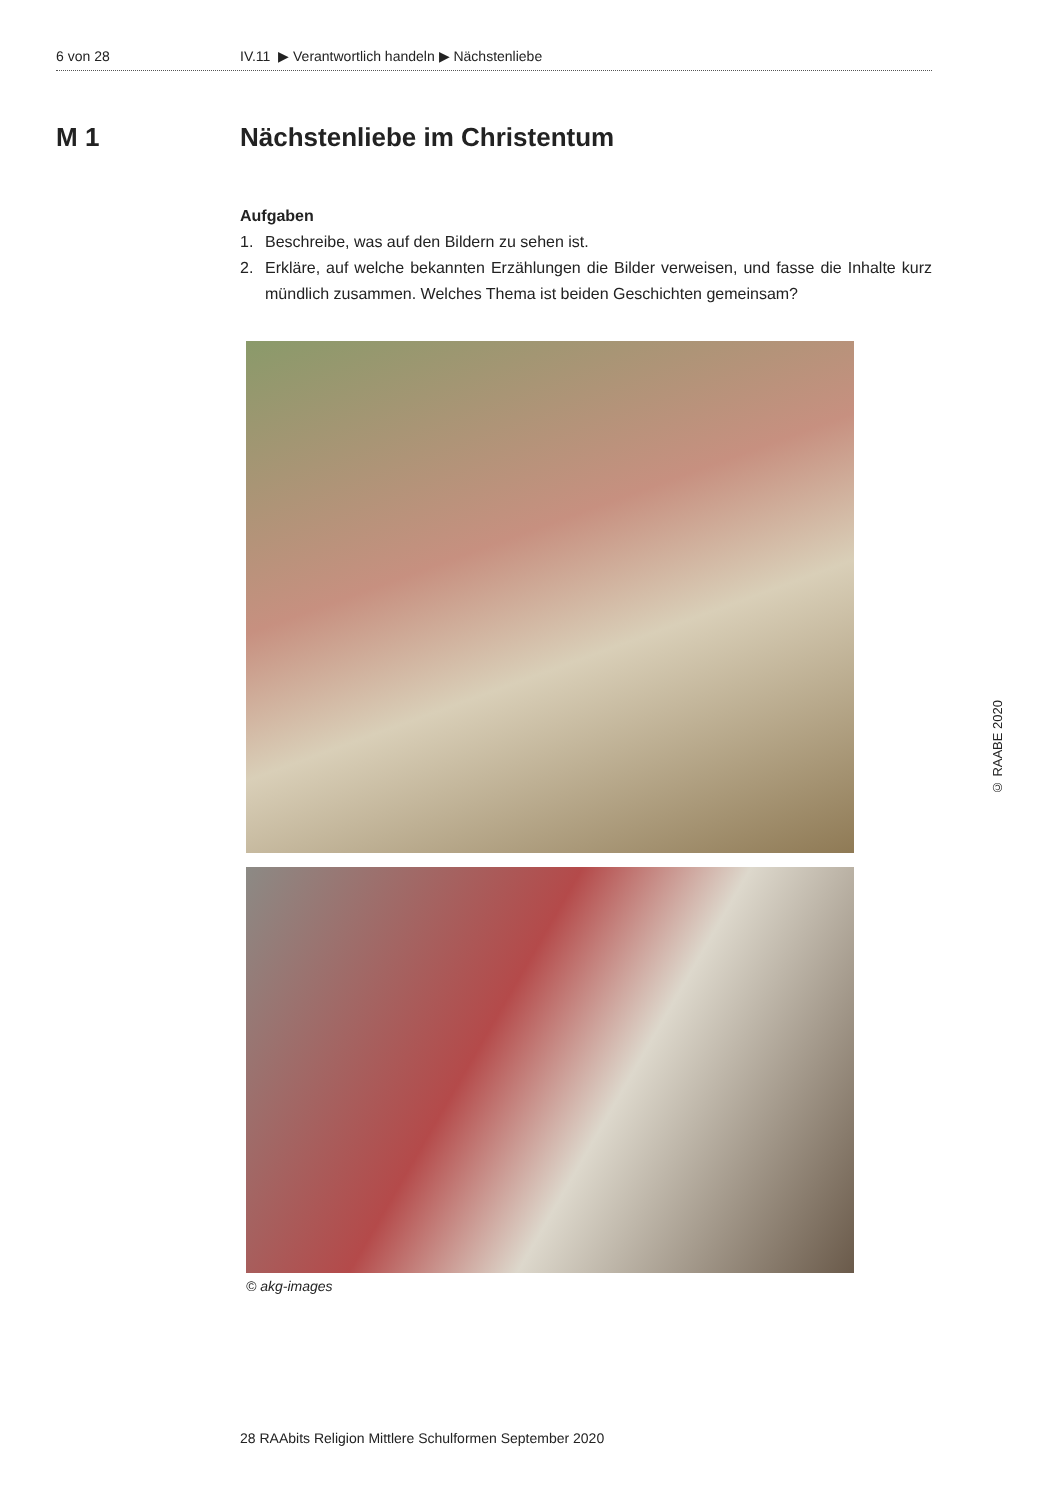6 von 28 IV.11 ▶ Verantwortlich handeln ▶ Nächstenliebe
M 1 Nächstenliebe im Christentum
Aufgaben
1. Beschreibe, was auf den Bildern zu sehen ist.
2. Erkläre, auf welche bekannten Erzählungen die Bilder verweisen, und fasse die Inhalte kurz mündlich zusammen. Welches Thema ist beiden Geschichten gemeinsam?
© akg-images
© RAABE 2020
28 RAAbits Religion Mittlere Schulformen September 2020